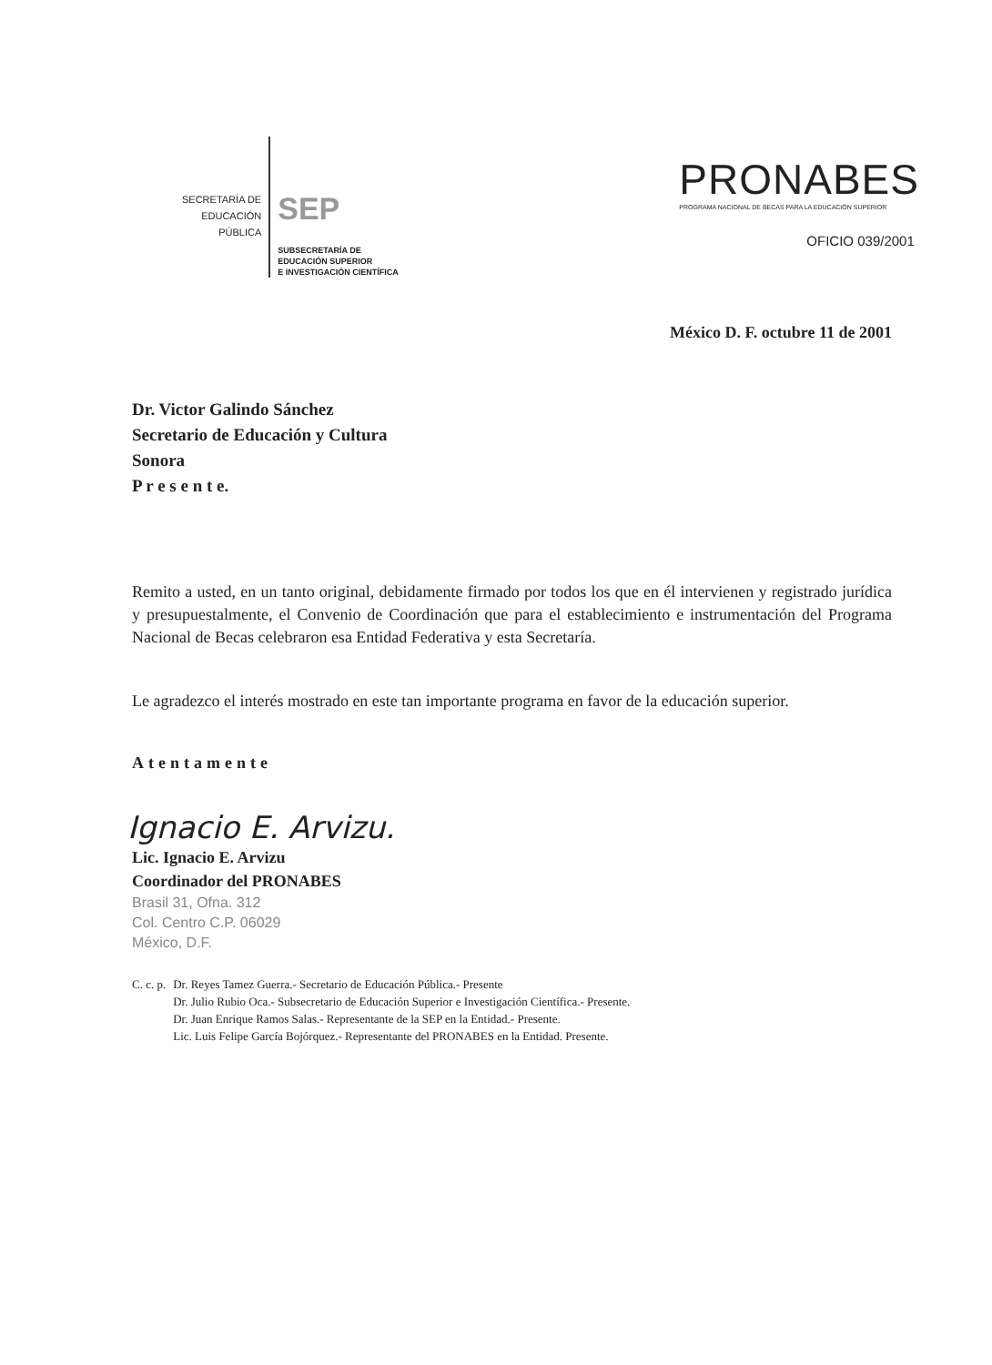SECRETARÍA DE
EDUCACIÓN
PÚBLICA
SEP
SUBSECRETARÍA DE
EDUCACIÓN SUPERIOR
E INVESTIGACIÓN CIENTÍFICA
PRONABES
PROGRAMA NACIONAL DE BECAS PARA LA EDUCACIÓN SUPERIOR
OFICIO 039/2001
México D. F. octubre 11 de 2001
Dr. Victor Galindo Sánchez
Secretario de Educación y Cultura
Sonora
P r e s e n t e.
Remito a usted, en un tanto original, debidamente firmado por todos los que en él intervienen y registrado jurídica y presupuestalmente, el Convenio de Coordinación que para el establecimiento e instrumentación del Programa Nacional de Becas celebraron esa Entidad Federativa y esta Secretaría.
Le agradezco el interés mostrado en este tan importante programa en favor de la educación superior.
Atentamente
Ignacio E. Arvizu.
Lic. Ignacio E. Arvizu
Coordinador del PRONABES
Brasil 31, Ofna. 312
Col. Centro C.P. 06029
México, D.F.
C. c. p. Dr. Reyes Tamez Guerra.- Secretario de Educación Pública.- Presente
Dr. Julio Rubio Oca.- Subsecretario de Educación Superior e Investigación Científica.- Presente.
Dr. Juan Enrique Ramos Salas.- Representante de la SEP en la Entidad.- Presente.
Lic. Luis Felipe García Bojórquez.- Representante del PRONABES en la Entidad. Presente.